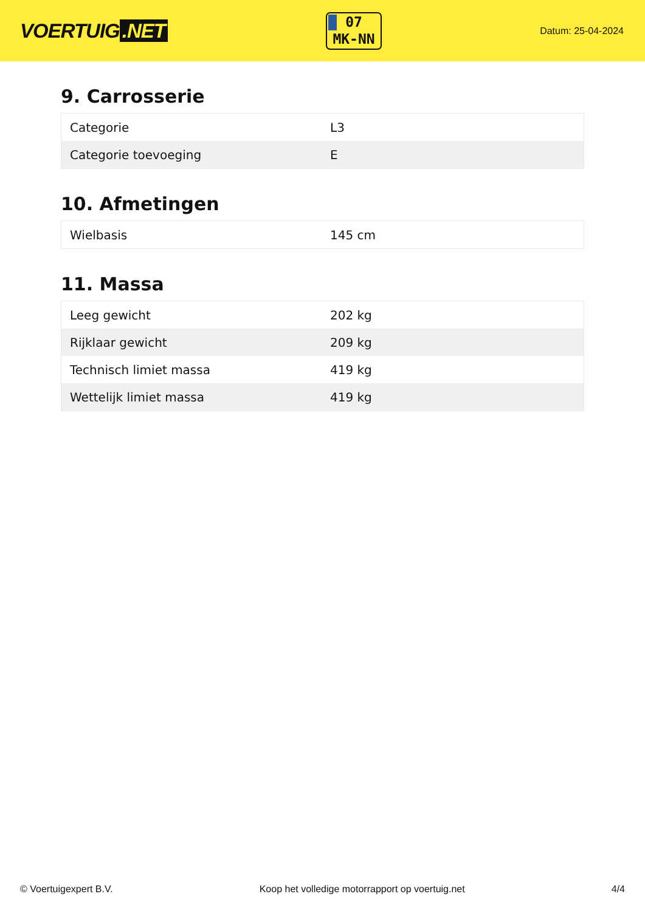VOERTUIG.NET
07
MK-NN
Datum: 25-04-2024
9. Carrosserie
| Categorie | L3 |
| Categorie toevoeging | E |
10. Afmetingen
| Wielbasis | 145 cm |
11. Massa
| Leeg gewicht | 202 kg |
| Rijklaar gewicht | 209 kg |
| Technisch limiet massa | 419 kg |
| Wettelijk limiet massa | 419 kg |
© Voertuigexpert B.V. Koop het volledige motorrapport op voertuig.net 4/4